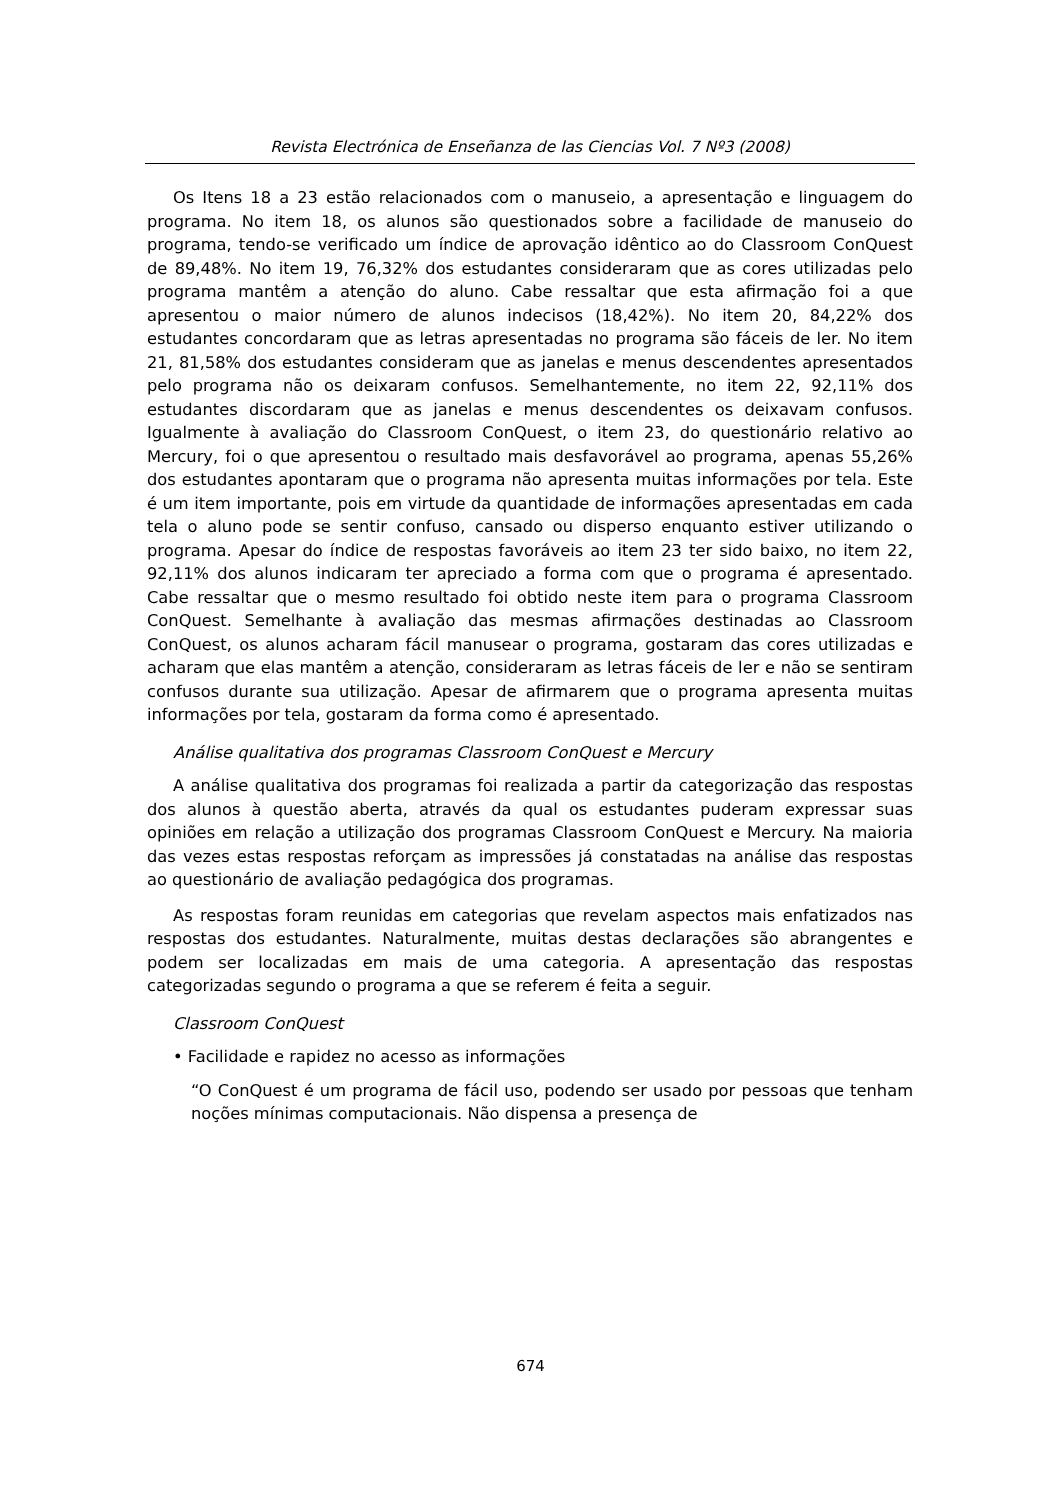Revista Electrónica de Enseñanza de las Ciencias Vol. 7 Nº3 (2008)
Os Itens 18 a 23 estão relacionados com o manuseio, a apresentação e linguagem do programa. No item 18, os alunos são questionados sobre a facilidade de manuseio do programa, tendo-se verificado um índice de aprovação idêntico ao do Classroom ConQuest de 89,48%. No item 19, 76,32% dos estudantes consideraram que as cores utilizadas pelo programa mantêm a atenção do aluno. Cabe ressaltar que esta afirmação foi a que apresentou o maior número de alunos indecisos (18,42%). No item 20, 84,22% dos estudantes concordaram que as letras apresentadas no programa são fáceis de ler. No item 21, 81,58% dos estudantes consideram que as janelas e menus descendentes apresentados pelo programa não os deixaram confusos. Semelhantemente, no item 22, 92,11% dos estudantes discordaram que as janelas e menus descendentes os deixavam confusos. Igualmente à avaliação do Classroom ConQuest, o item 23, do questionário relativo ao Mercury, foi o que apresentou o resultado mais desfavorável ao programa, apenas 55,26% dos estudantes apontaram que o programa não apresenta muitas informações por tela. Este é um item importante, pois em virtude da quantidade de informações apresentadas em cada tela o aluno pode se sentir confuso, cansado ou disperso enquanto estiver utilizando o programa. Apesar do índice de respostas favoráveis ao item 23 ter sido baixo, no item 22, 92,11% dos alunos indicaram ter apreciado a forma com que o programa é apresentado. Cabe ressaltar que o mesmo resultado foi obtido neste item para o programa Classroom ConQuest. Semelhante à avaliação das mesmas afirmações destinadas ao Classroom ConQuest, os alunos acharam fácil manusear o programa, gostaram das cores utilizadas e acharam que elas mantêm a atenção, consideraram as letras fáceis de ler e não se sentiram confusos durante sua utilização. Apesar de afirmarem que o programa apresenta muitas informações por tela, gostaram da forma como é apresentado.
Análise qualitativa dos programas Classroom ConQuest e Mercury
A análise qualitativa dos programas foi realizada a partir da categorização das respostas dos alunos à questão aberta, através da qual os estudantes puderam expressar suas opiniões em relação a utilização dos programas Classroom ConQuest e Mercury. Na maioria das vezes estas respostas reforçam as impressões já constatadas na análise das respostas ao questionário de avaliação pedagógica dos programas.
As respostas foram reunidas em categorias que revelam aspectos mais enfatizados nas respostas dos estudantes. Naturalmente, muitas destas declarações são abrangentes e podem ser localizadas em mais de uma categoria. A apresentação das respostas categorizadas segundo o programa a que se referem é feita a seguir.
Classroom ConQuest
• Facilidade e rapidez no acesso as informações
“O ConQuest é um programa de fácil uso, podendo ser usado por pessoas que tenham noções mínimas computacionais. Não dispensa a presença de
674